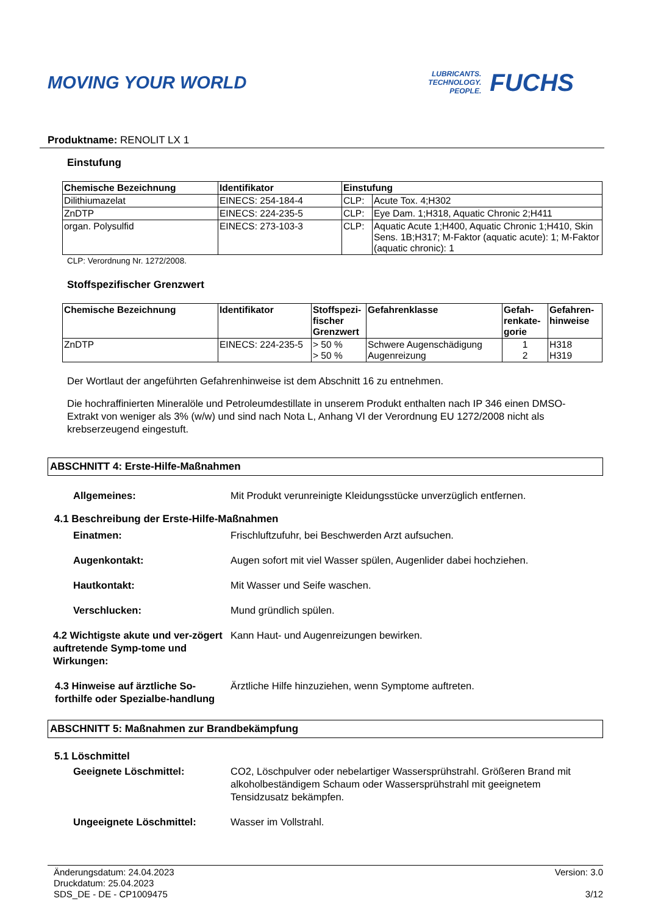MOVING YOUR WORLD
LUBRICANTS.
TECHNOLOGY.
PEOPLE.
FUCHS
Produktname: RENOLIT LX 1
Einstufung
| Chemische Bezeichnung | Identifikator | Einstufung | |
| --- | --- | --- | --- |
| Dilithiumazelat | EINECS: 254-184-4 | CLP: | Acute Tox. 4;H302 |
| ZnDTP | EINECS: 224-235-5 | CLP: | Eye Dam. 1;H318, Aquatic Chronic 2;H411 |
| organ. Polysulfid | EINECS: 273-103-3 | CLP: | Aquatic Acute 1;H400, Aquatic Chronic 1;H410, Skin Sens. 1B;H317; M-Faktor (aquatic acute): 1; M-Faktor (aquatic chronic): 1 |
CLP: Verordnung Nr. 1272/2008.
Stoffspezifischer Grenzwert
| Chemische Bezeichnung | Identifikator | Stoffspezi-fischer Grenzwert | Gefahrenklasse | Gefah-renkate-gorie | Gefahren-hinweise |
| --- | --- | --- | --- | --- | --- |
| ZnDTP | EINECS: 224-235-5 | > 50 % > 50 % | Schwere Augenschädigung Augenreizung | 1 2 | H318 H319 |
Der Wortlaut der angeführten Gefahrenhinweise ist dem Abschnitt 16 zu entnehmen.
Die hochraffinierten Mineralöle und Petroleumdestillate in unserem Produkt enthalten nach IP 346 einen DMSO-Extrakt von weniger als 3% (w/w) und sind nach Nota L, Anhang VI der Verordnung EU 1272/2008 nicht als krebserzeugend eingestuft.
ABSCHNITT 4: Erste-Hilfe-Maßnahmen
Allgemeines: Mit Produkt verunreinigte Kleidungsstücke unverzüglich entfernen.
4.1 Beschreibung der Erste-Hilfe-Maßnahmen
Einatmen: Frischluftzufuhr, bei Beschwerden Arzt aufsuchen.
Augenkontakt: Augen sofort mit viel Wasser spülen, Augenlider dabei hochziehen.
Hautkontakt: Mit Wasser und Seife waschen.
Verschlucken: Mund gründlich spülen.
4.2 Wichtigste akute und ver-zögert auftretende Symp-tome und Wirkungen:
Kann Haut- und Augenreizungen bewirken.
4.3 Hinweise auf ärztliche So-forthilfe oder Spezialbe-handlung
Ärztliche Hilfe hinzuziehen, wenn Symptome auftreten.
ABSCHNITT 5: Maßnahmen zur Brandbekämpfung
5.1 Löschmittel
Geeignete Löschmittel: CO2, Löschpulver oder nebelartiger Wassersprühstrahl. Größeren Brand mit alkoholbeständigem Schaum oder Wassersprühstrahl mit geeignetem Tensidzusatz bekämpfen.
Ungeeignete Löschmittel: Wasser im Vollstrahl.
Änderungsdatum: 24.04.2023
Druckdatum: 25.04.2023
SDS_DE - DE - CP1009475
Version: 3.0
3/12